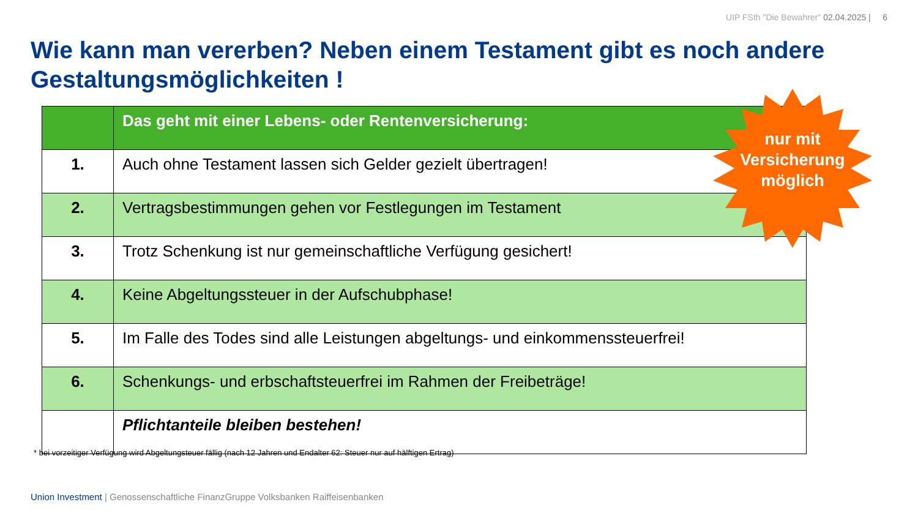UIP FSth "Die Bewahrer" 02.04.2025 | 6
Wie kann man vererben? Neben einem Testament gibt es noch andere Gestaltungsmöglichkeiten !
| | Das geht mit einer Lebens- oder Rentenversicherung: |
| --- | --- |
| 1. | Auch ohne Testament lassen sich Gelder gezielt übertragen! |
| 2. | Vertragsbestimmungen gehen vor Festlegungen im Testament |
| 3. | Trotz Schenkung ist nur gemeinschaftliche Verfügung gesichert! |
| 4. | Keine Abgeltungssteuer in der Aufschubphase! |
| 5. | Im Falle des Todes sind alle Leistungen abgeltungs- und einkommenssteuerfrei! |
| 6. | Schenkungs- und erbschaftsteuerfrei im Rahmen der Freibeträge! |
| | Pflichtanteile bleiben bestehen! |
nur mit
Versicherung
möglich
* bei vorzeitiger Verfügung wird Abgeltungsteuer fällig (nach 12 Jahren und Endalter 62: Steuer nur auf hälftigen Ertrag)
Union Investment | Genossenschaftliche FinanzGruppe Volksbanken Raiffeisenbanken